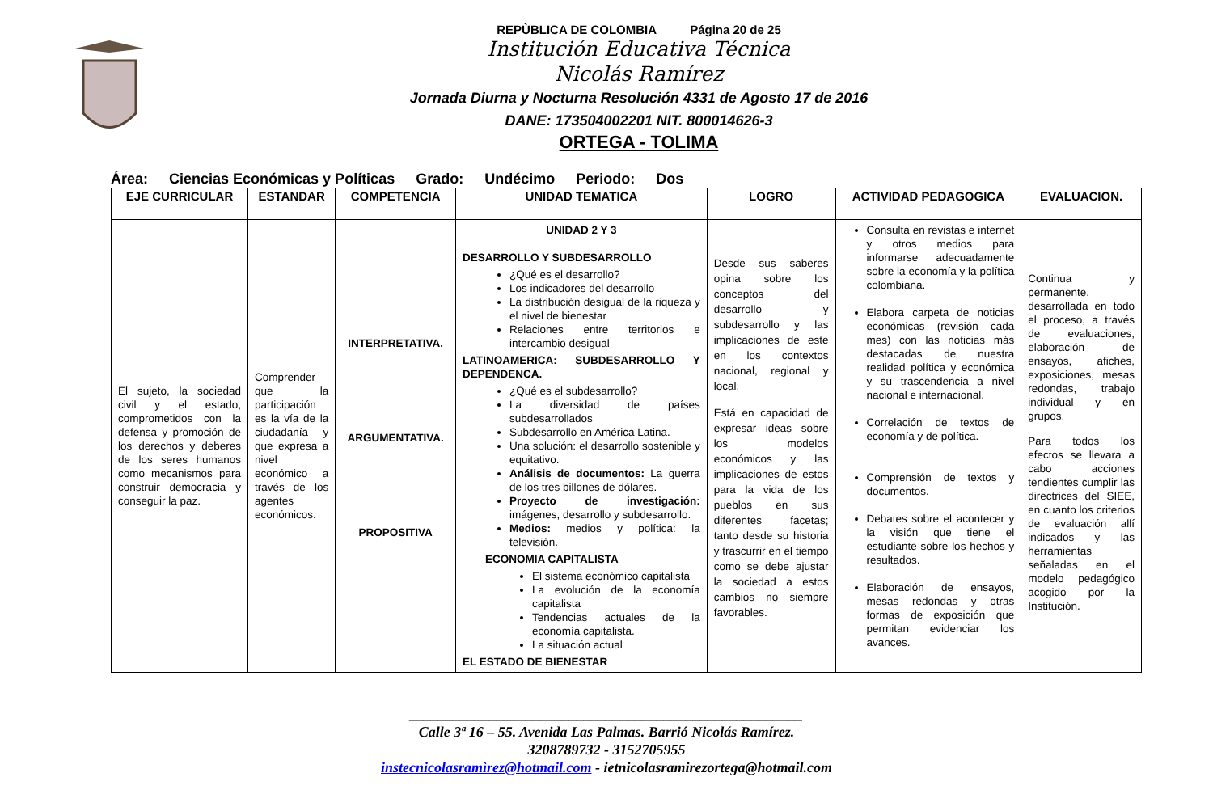REPÙBLICA DE COLOMBIA Página 20 de 25
Institución Educativa Técnica
Nicolás Ramírez
Jornada Diurna y Nocturna Resolución 4331 de Agosto 17 de 2016
DANE: 173504002201 NIT. 800014626-3
ORTEGA - TOLIMA
Área: Ciencias Económicas y Políticas Grado: Undécimo Periodo: Dos
| EJE CURRICULAR | ESTANDAR | COMPETENCIA | UNIDAD TEMATICA | LOGRO | ACTIVIDAD PEDAGOGICA | EVALUACION. |
| --- | --- | --- | --- | --- | --- | --- |
| El sujeto, la sociedad civil y el estado, comprometidos con la defensa y promoción de los derechos y deberes de los seres humanos como mecanismos para construir democracia y conseguir la paz. | Comprender que la participación es la vía de la ciudadanía y que expresa a nivel económico a través de los agentes económicos. | INTERPRETATIVA. ARGUMENTATIVA. PROPOSITIVA | UNIDAD 2 Y 3 DESARROLLO Y SUBDESARROLLO ¿Qué es el desarrollo? Los indicadores del desarrollo La distribución desigual de la riqueza y el nivel de bienestar Relaciones entre territorios e intercambio desigual LATINOAMERICA: SUBDESARROLLO Y DEPENDENCA. ¿Qué es el subdesarrollo? La diversidad de países subdesarrollados Subdesarrollo en América Latina. Una solución: el desarrollo sostenible y equitativo. Análisis de documentos: La guerra de los tres billones de dólares. Proyecto de investigación: imágenes, desarrollo y subdesarrollo. Medios: medios y política: la televisión. ECONOMIA CAPITALISTA El sistema económico capitalista La evolución de la economía capitalista Tendencias actuales de la economía capitalista. La situación actual EL ESTADO DE BIENESTAR | Desde sus saberes opina sobre los conceptos del desarrollo y subdesarrollo y las implicaciones de este en los contextos nacional, regional y local. Está en capacidad de expresar ideas sobre los modelos económicos y las implicaciones de estos para la vida de los pueblos en sus diferentes facetas; tanto desde su historia y trascurrir en el tiempo como se debe ajustar la sociedad a estos cambios no siempre favorables. | Consulta en revistas e internet y otros medios para informarse adecuadamente sobre la economía y la política colombiana. Elabora carpeta de noticias económicas (revisión cada mes) con las noticias más destacadas de nuestra realidad política y económica y su trascendencia a nivel nacional e internacional. Correlación de textos de economía y de política. Comprensión de textos y documentos. Debates sobre el acontecer y la visión que tiene el estudiante sobre los hechos y resultados. Elaboración de ensayos, mesas redondas y otras formas de exposición que permitan evidenciar los avances. | Continua y permanente. desarrollada en todo el proceso, a través de evaluaciones, elaboración de ensayos, afiches, exposiciones, mesas redondas, trabajo individual y en grupos. Para todos los efectos se llevara a cabo acciones tendientes cumplir las directrices del SIEE, en cuanto los criterios de evaluación allí indicados y las herramientas señaladas en el modelo pedagógico acogido por la Institución. |
______________________________________________________
Calle 3ª 16 – 55. Avenida Las Palmas. Barrió Nicolás Ramírez.
3208789732 - 3152705955
instecnicolasramìrez@hotmail.com - ietnicolasramirezortega@hotmail.com